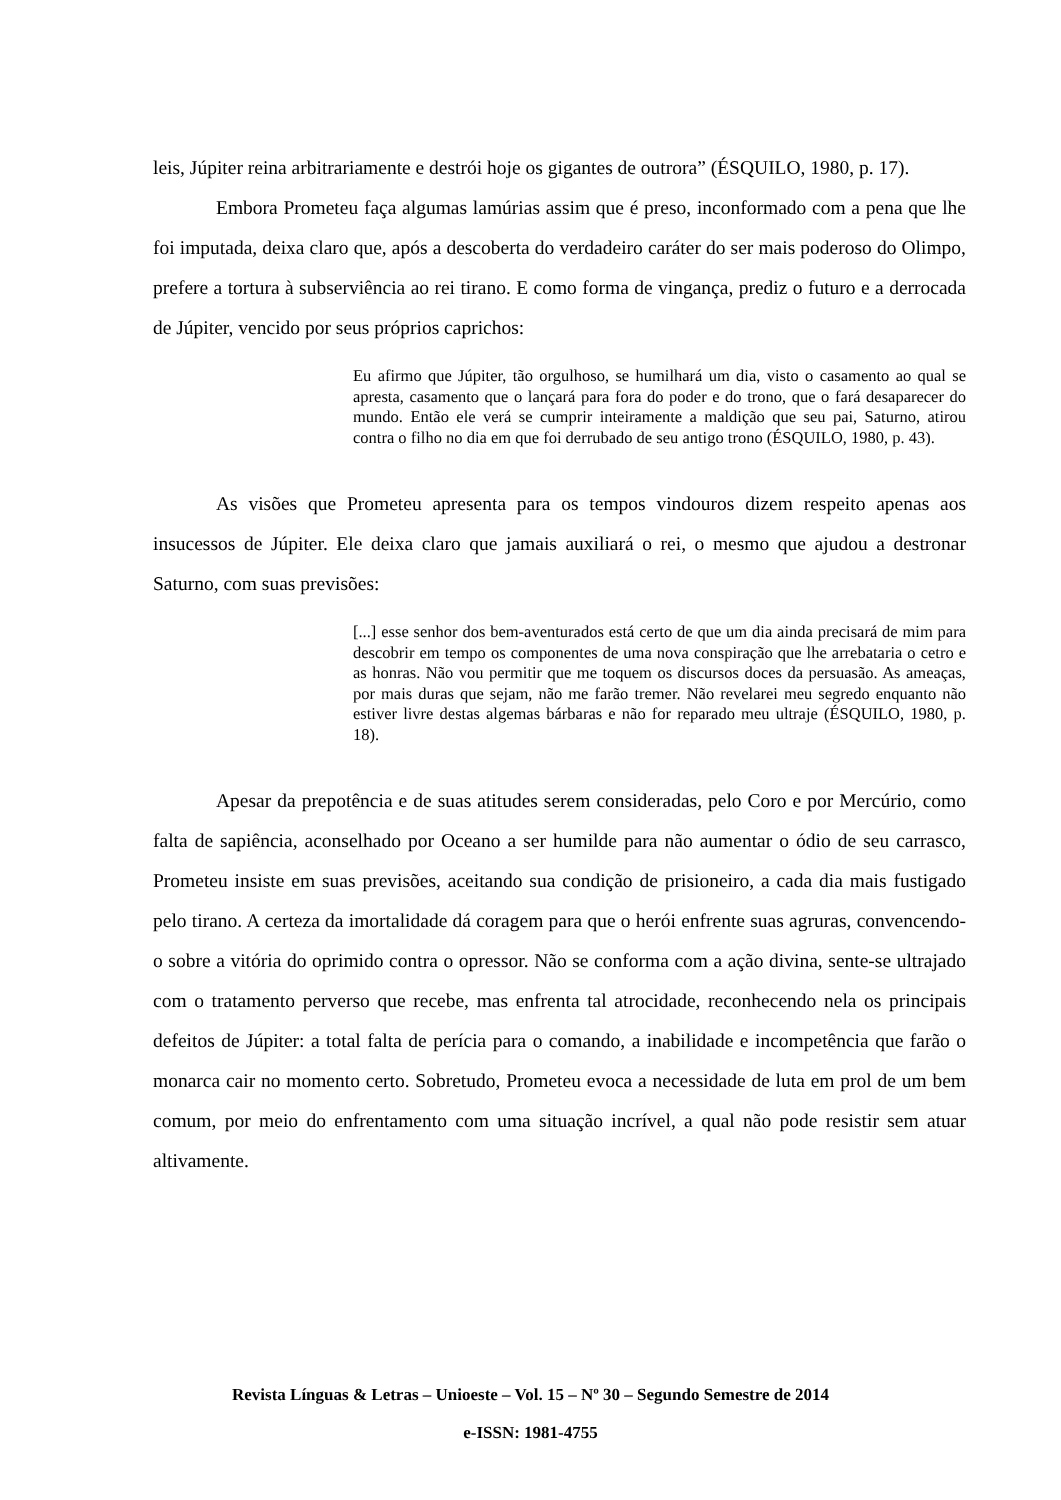leis, Júpiter reina arbitrariamente e destrói hoje os gigantes de outrora” (ÉSQUILO, 1980, p. 17).
Embora Prometeu faça algumas lamúrias assim que é preso, inconformado com a pena que lhe foi imputada, deixa claro que, após a descoberta do verdadeiro caráter do ser mais poderoso do Olimpo, prefere a tortura à subserviência ao rei tirano. E como forma de vingança, prediz o futuro e a derrocada de Júpiter, vencido por seus próprios caprichos:
Eu afirmo que Júpiter, tão orgulhoso, se humilhará um dia, visto o casamento ao qual se apresta, casamento que o lançará para fora do poder e do trono, que o fará desaparecer do mundo. Então ele verá se cumprir inteiramente a maldição que seu pai, Saturno, atirou contra o filho no dia em que foi derrubado de seu antigo trono (ÉSQUILO, 1980, p. 43).
As visões que Prometeu apresenta para os tempos vindouros dizem respeito apenas aos insucessos de Júpiter. Ele deixa claro que jamais auxiliará o rei, o mesmo que ajudou a destronar Saturno, com suas previsões:
[...] esse senhor dos bem-aventurados está certo de que um dia ainda precisará de mim para descobrir em tempo os componentes de uma nova conspiração que lhe arrebataria o cetro e as honras. Não vou permitir que me toquem os discursos doces da persuasão. As ameaças, por mais duras que sejam, não me farão tremer. Não revelarei meu segredo enquanto não estiver livre destas algemas bárbaras e não for reparado meu ultraje (ÉSQUILO, 1980, p. 18).
Apesar da prepotência e de suas atitudes serem consideradas, pelo Coro e por Mercúrio, como falta de sapiência, aconselhado por Oceano a ser humilde para não aumentar o ódio de seu carrasco, Prometeu insiste em suas previsões, aceitando sua condição de prisioneiro, a cada dia mais fustigado pelo tirano. A certeza da imortalidade dá coragem para que o herói enfrente suas agruras, convencendo-o sobre a vitória do oprimido contra o opressor. Não se conforma com a ação divina, sente-se ultrajado com o tratamento perverso que recebe, mas enfrenta tal atrocidade, reconhecendo nela os principais defeitos de Júpiter: a total falta de perícia para o comando, a inabilidade e incompetência que farão o monarca cair no momento certo. Sobretudo, Prometeu evoca a necessidade de luta em prol de um bem comum, por meio do enfrentamento com uma situação incrível, a qual não pode resistir sem atuar altivamente.
Revista Línguas & Letras – Unioeste – Vol. 15 – Nº 30 – Segundo Semestre de 2014
e-ISSN: 1981-4755